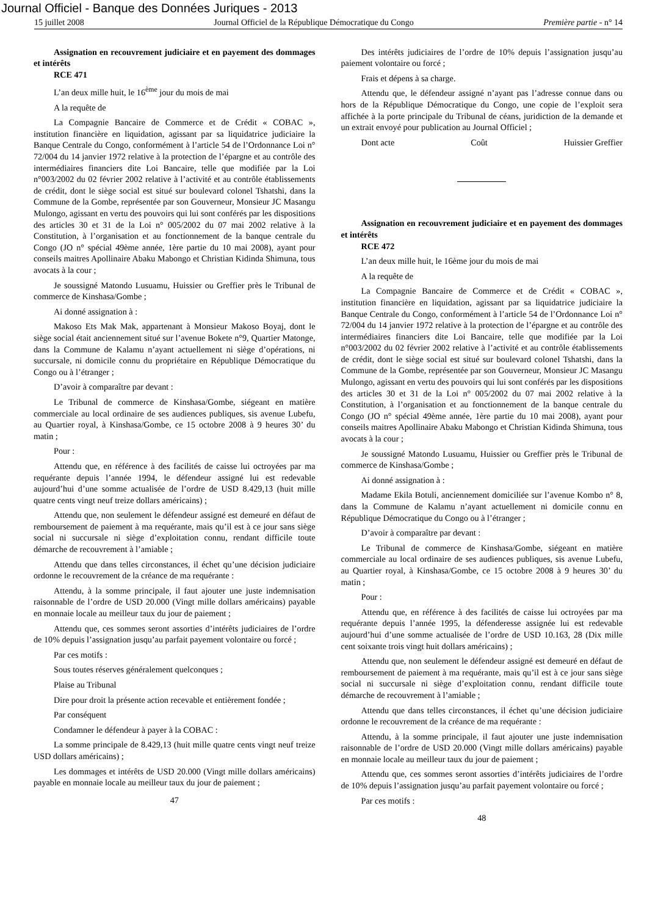Journal Officiel - Banque des Données Juriques - 2013
15 juillet 2008 Journal Officiel de la République Démocratique du Congo Première partie - n° 14
Assignation en recouvrement judiciaire et en payement des dommages et intérêts
RCE 471
L’an deux mille huit, le 16<sup>ème</sup> jour du mois de mai
A la requête de
La Compagnie Bancaire de Commerce et de Crédit « COBAC », institution financière en liquidation, agissant par sa liquidatrice judiciaire la Banque Centrale du Congo, conformément à l’article 54 de l’Ordonnance Loi n° 72/004 du 14 janvier 1972 relative à la protection de l’épargne et au contrôle des intermédiaires financiers dite Loi Bancaire, telle que modifiée par la Loi n°003/2002 du 02 février 2002 relative à l’activité et au contrôle établissements de crédit, dont le siège social est situé sur boulevard colonel Tshatshi, dans la Commune de la Gombe, représentée par son Gouverneur, Monsieur JC Masangu Mulongo, agissant en vertu des pouvoirs qui lui sont conférés par les dispositions des articles 30 et 31 de la Loi n° 005/2002 du 07 mai 2002 relative à la Constitution, à l’organisation et au fonctionnement de la banque centrale du Congo (JO n° spécial 49ème année, 1ère partie du 10 mai 2008), ayant pour conseils maitres Apollinaire Abaku Mabongo et Christian Kidinda Shimuna, tous avocats à la cour ;
Je soussigné Matondo Lusuamu, Huissier ou Greffier près le Tribunal de commerce de Kinshasa/Gombe ;
Ai donné assignation à :
Makoso Ets Mak Mak, appartenant à Monsieur Makoso Boyaj, dont le siège social était anciennement situé sur l’avenue Bokete n°9, Quartier Matonge, dans la Commune de Kalamu n’ayant actuellement ni siège d’opérations, ni succursale, ni domicile connu du propriétaire en République Démocratique du Congo ou à l’étranger ;
D’avoir à comparaître par devant :
Le Tribunal de commerce de Kinshasa/Gombe, siégeant en matière commerciale au local ordinaire de ses audiences publiques, sis avenue Lubefu, au Quartier royal, à Kinshasa/Gombe, ce 15 octobre 2008 à 9 heures 30’ du matin ;
Pour :
Attendu que, en référence à des facilités de caisse lui octroyées par ma requérante depuis l’année 1994, le défendeur assigné lui est redevable aujourd’hui d’une somme actualisée de l’ordre de USD 8.429,13 (huit mille quatre cents vingt neuf treize dollars américains) ;
Attendu que, non seulement le défendeur assigné est demeuré en défaut de remboursement de paiement à ma requérante, mais qu’il est à ce jour sans siège social ni succursale ni siège d’exploitation connu, rendant difficile toute démarche de recouvrement à l’amiable ;
Attendu que dans telles circonstances, il échet qu’une décision judiciaire ordonne le recouvrement de la créance de ma requérante :
Attendu, à la somme principale, il faut ajouter une juste indemnisation raisonnable de l’ordre de USD 20.000 (Vingt mille dollars américains) payable en monnaie locale au meilleur taux du jour de paiement ;
Attendu que, ces sommes seront assorties d’intérêts judiciaires de l’ordre de 10% depuis l’assignation jusqu’au parfait payement volontaire ou forcé ;
Par ces motifs :
Sous toutes réserves généralement quelconques ;
Plaise au Tribunal
Dire pour droit la présente action recevable et entièrement fondée ;
Par conséquent
Condamner le défendeur à payer à la COBAC :
La somme principale de 8.429,13 (huit mille quatre cents vingt neuf treize USD dollars américains) ;
Les dommages et intérêts de USD 20.000 (Vingt mille dollars américains) payable en monnaie locale au meilleur taux du jour de paiement ;
47
Des intérêts judiciaires de l’ordre de 10% depuis l’assignation jusqu’au paiement volontaire ou forcé ;
Frais et dépens à sa charge.
Attendu que, le défendeur assigné n’ayant pas l’adresse connue dans ou hors de la République Démocratique du Congo, une copie de l’exploit sera affichée à la porte principale du Tribunal de céans, juridiction de la demande et un extrait envoyé pour publication au Journal Officiel ;
Dont acte Coût Huissier Greffier
Assignation en recouvrement judiciaire et en payement des dommages et intérêts
RCE 472
L’an deux mille huit, le 16ème jour du mois de mai
A la requête de
La Compagnie Bancaire de Commerce et de Crédit « COBAC », institution financière en liquidation, agissant par sa liquidatrice judiciaire la Banque Centrale du Congo, conformément à l’article 54 de l’Ordonnance Loi n° 72/004 du 14 janvier 1972 relative à la protection de l’épargne et au contrôle des intermédiaires financiers dite Loi Bancaire, telle que modifiée par la Loi n°003/2002 du 02 février 2002 relative à l’activité et au contrôle établissements de crédit, dont le siège social est situé sur boulevard colonel Tshatshi, dans la Commune de la Gombe, représentée par son Gouverneur, Monsieur JC Masangu Mulongo, agissant en vertu des pouvoirs qui lui sont conférés par les dispositions des articles 30 et 31 de la Loi n° 005/2002 du 07 mai 2002 relative à la Constitution, à l’organisation et au fonctionnement de la banque centrale du Congo (JO n° spécial 49ème année, 1ère partie du 10 mai 2008), ayant pour conseils maitres Apollinaire Abaku Mabongo et Christian Kidinda Shimuna, tous avocats à la cour ;
Je soussigné Matondo Lusuamu, Huissier ou Greffier près le Tribunal de commerce de Kinshasa/Gombe ;
Ai donné assignation à :
Madame Ekila Botuli, anciennement domiciliée sur l’avenue Kombo n° 8, dans la Commune de Kalamu n’ayant actuellement ni domicile connu en République Démocratique du Congo ou à l’étranger ;
D’avoir à comparaître par devant :
Le Tribunal de commerce de Kinshasa/Gombe, siégeant en matière commerciale au local ordinaire de ses audiences publiques, sis avenue Lubefu, au Quartier royal, à Kinshasa/Gombe, ce 15 octobre 2008 à 9 heures 30’ du matin ;
Pour :
Attendu que, en référence à des facilités de caisse lui octroyées par ma requérante depuis l’année 1995, la défenderesse assignée lui est redevable aujourd’hui d’une somme actualisée de l’ordre de USD 10.163, 28 (Dix mille cent soixante trois vingt huit dollars américains) ;
Attendu que, non seulement le défendeur assigné est demeuré en défaut de remboursement de paiement à ma requérante, mais qu’il est à ce jour sans siège social ni succursale ni siège d’exploitation connu, rendant difficile toute démarche de recouvrement à l’amiable ;
Attendu que dans telles circonstances, il échet qu’une décision judiciaire ordonne le recouvrement de la créance de ma requérante :
Attendu, à la somme principale, il faut ajouter une juste indemnisation raisonnable de l’ordre de USD 20.000 (Vingt mille dollars américains) payable en monnaie locale au meilleur taux du jour de paiement ;
Attendu que, ces sommes seront assorties d’intérêts judiciaires de l’ordre de 10% depuis l’assignation jusqu’au parfait payement volontaire ou forcé ;
Par ces motifs :
48